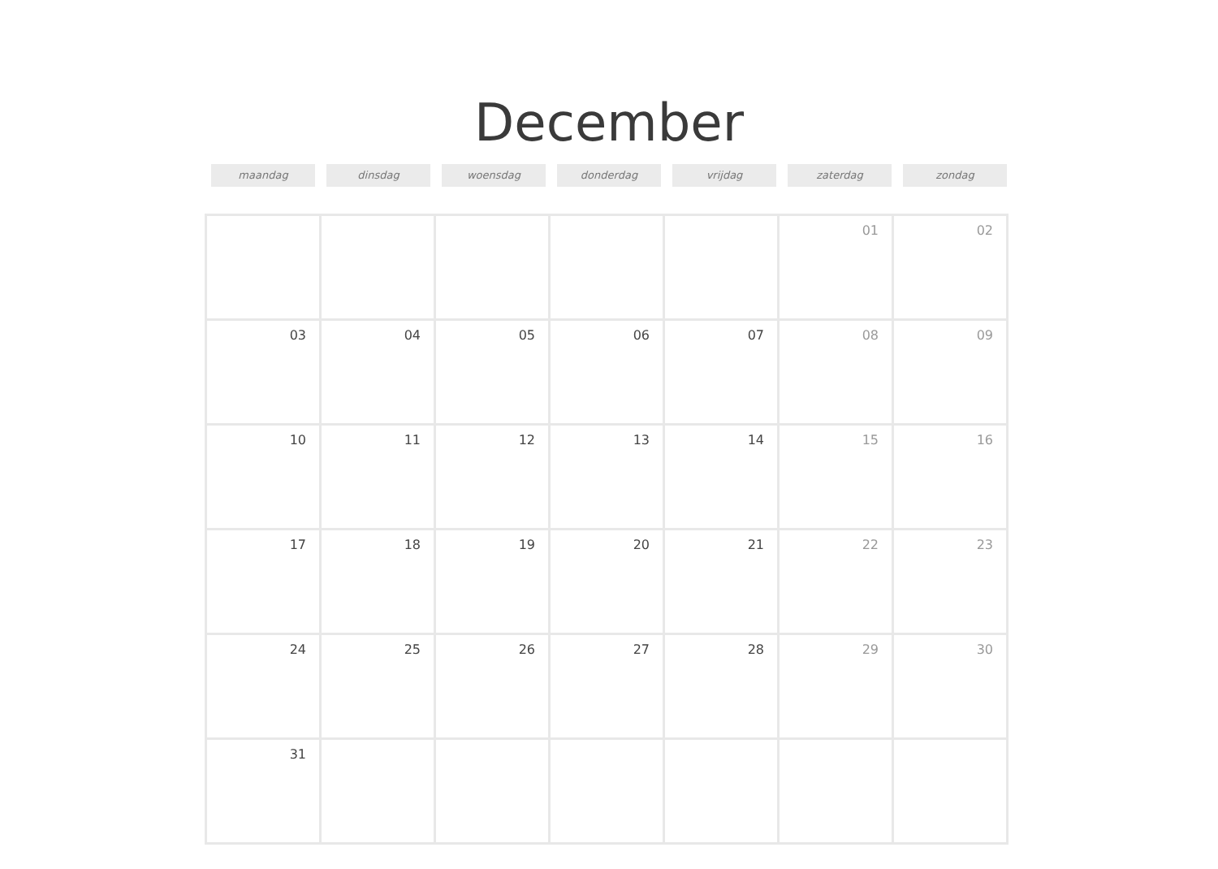December
maandag dinsdag woensdag donderdag vrijdag zaterdag zondag
| | | | | | 01 | 02 |
| 03 | 04 | 05 | 06 | 07 | 08 | 09 |
| 10 | 11 | 12 | 13 | 14 | 15 | 16 |
| 17 | 18 | 19 | 20 | 21 | 22 | 23 |
| 24 | 25 | 26 | 27 | 28 | 29 | 30 |
| 31 | | | | | | |